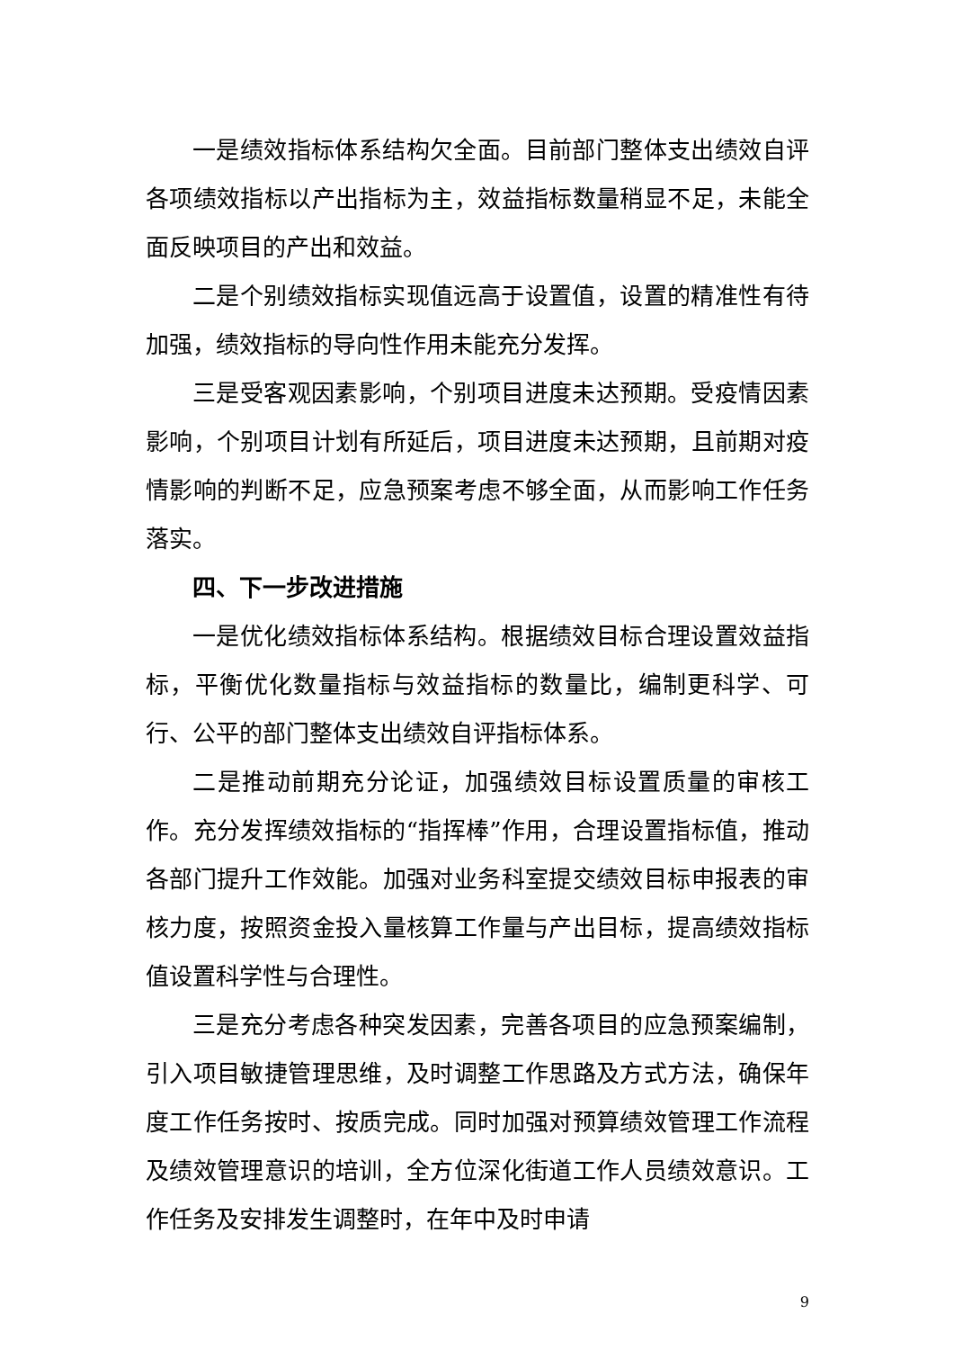一是绩效指标体系结构欠全面。目前部门整体支出绩效自评各项绩效指标以产出指标为主，效益指标数量稍显不足，未能全面反映项目的产出和效益。
二是个别绩效指标实现值远高于设置值，设置的精准性有待加强，绩效指标的导向性作用未能充分发挥。
三是受客观因素影响，个别项目进度未达预期。受疫情因素影响，个别项目计划有所延后，项目进度未达预期，且前期对疫情影响的判断不足，应急预案考虑不够全面，从而影响工作任务落实。
四、下一步改进措施
一是优化绩效指标体系结构。根据绩效目标合理设置效益指标，平衡优化数量指标与效益指标的数量比，编制更科学、可行、公平的部门整体支出绩效自评指标体系。
二是推动前期充分论证，加强绩效目标设置质量的审核工作。充分发挥绩效指标的“指挥棒”作用，合理设置指标值，推动各部门提升工作效能。加强对业务科室提交绩效目标申报表的审核力度，按照资金投入量核算工作量与产出目标，提高绩效指标值设置科学性与合理性。
三是充分考虑各种突发因素，完善各项目的应急预案编制，引入项目敏捷管理思维，及时调整工作思路及方式方法，确保年度工作任务按时、按质完成。同时加强对预算绩效管理工作流程及绩效管理意识的培训，全方位深化街道工作人员绩效意识。工作任务及安排发生调整时，在年中及时申请
9